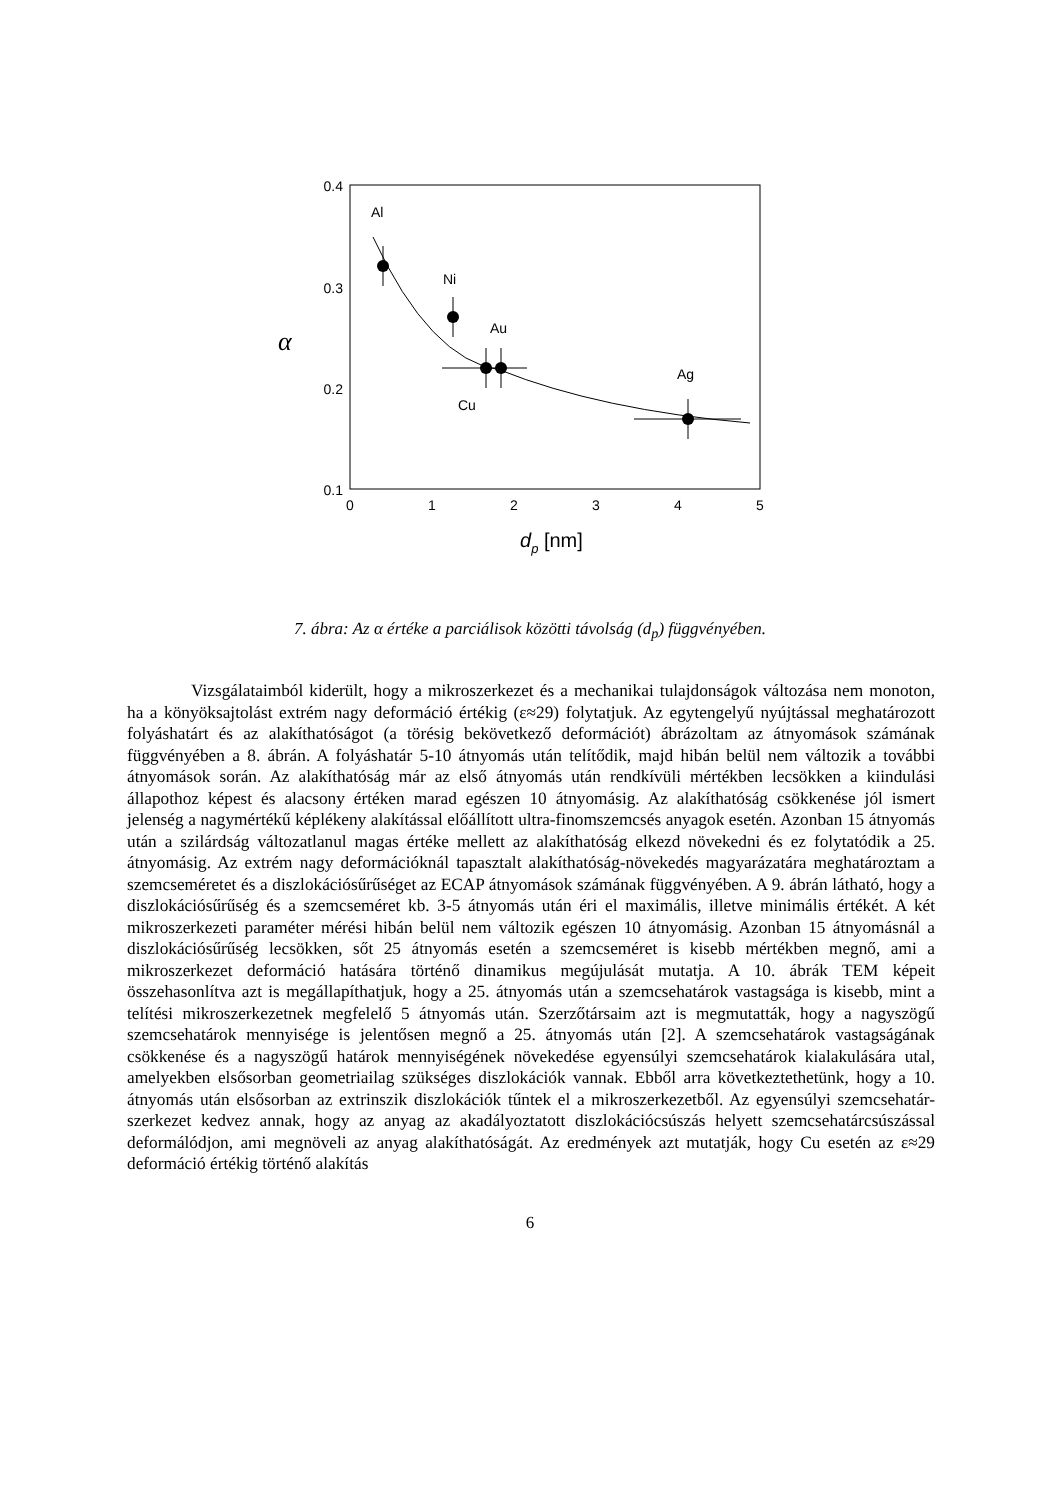0.4
0.3
0.2
0.1
0
1
2
3
4
5
α
dp [nm]
Al
Ni
Au
Ag
Cu
7. ábra: Az α értéke a parciálisok közötti távolság (d<sub>p</sub>) függvényében.
Vizsgálataimból kiderült, hogy a mikroszerkezet és a mechanikai tulajdonságok változása nem monoton, ha a könyöksajtolást extrém nagy deformáció értékig (ε≈29) folytatjuk. Az egytengelyű nyújtással meghatározott folyáshatárt és az alakíthatóságot (a törésig bekövetkező deformációt) ábrázoltam az átnyomások számának függvényében a 8. ábrán. A folyáshatár 5-10 átnyomás után telítődik, majd hibán belül nem változik a további átnyomások során. Az alakíthatóság már az első átnyomás után rendkívüli mértékben lecsökken a kiindulási állapothoz képest és alacsony értéken marad egészen 10 átnyomásig. Az alakíthatóság csökkenése jól ismert jelenség a nagymértékű képlékeny alakítással előállított ultra-finomszemcsés anyagok esetén. Azonban 15 átnyomás után a szilárdság változatlanul magas értéke mellett az alakíthatóság elkezd növekedni és ez folytatódik a 25. átnyomásig. Az extrém nagy deformációknál tapasztalt alakíthatóság-növekedés magyarázatára meghatároztam a szemcseméretet és a diszlokációsűrűséget az ECAP átnyomások számának függvényében. A 9. ábrán látható, hogy a diszlokációsűrűség és a szemcseméret kb. 3-5 átnyomás után éri el maximális, illetve minimális értékét. A két mikroszerkezeti paraméter mérési hibán belül nem változik egészen 10 átnyomásig. Azonban 15 átnyomásnál a diszlokációsűrűség lecsökken, sőt 25 átnyomás esetén a szemcseméret is kisebb mértékben megnő, ami a mikroszerkezet deformáció hatására történő dinamikus megújulását mutatja. A 10. ábrák TEM képeit összehasonlítva azt is megállapíthatjuk, hogy a 25. átnyomás után a szemcsehatárok vastagsága is kisebb, mint a telítési mikroszerkezetnek megfelelő 5 átnyomás után. Szerzőtársaim azt is megmutatták, hogy a nagyszögű szemcsehatárok mennyisége is jelentősen megnő a 25. átnyomás után [2]. A szemcsehatárok vastagságának csökkenése és a nagyszögű határok mennyiségének növekedése egyensúlyi szemcsehatárok kialakulására utal, amelyekben elsősorban geometriailag szükséges diszlokációk vannak. Ebből arra következtethetünk, hogy a 10. átnyomás után elsősorban az extrinszik diszlokációk tűntek el a mikroszerkezetből. Az egyensúlyi szemcsehatár-szerkezet kedvez annak, hogy az anyag az akadályoztatott diszlokációcsúszás helyett szemcsehatárcsúszással deformálódjon, ami megnöveli az anyag alakíthatóságát. Az eredmények azt mutatják, hogy Cu esetén az ε≈29 deformáció értékig történő alakítás
6